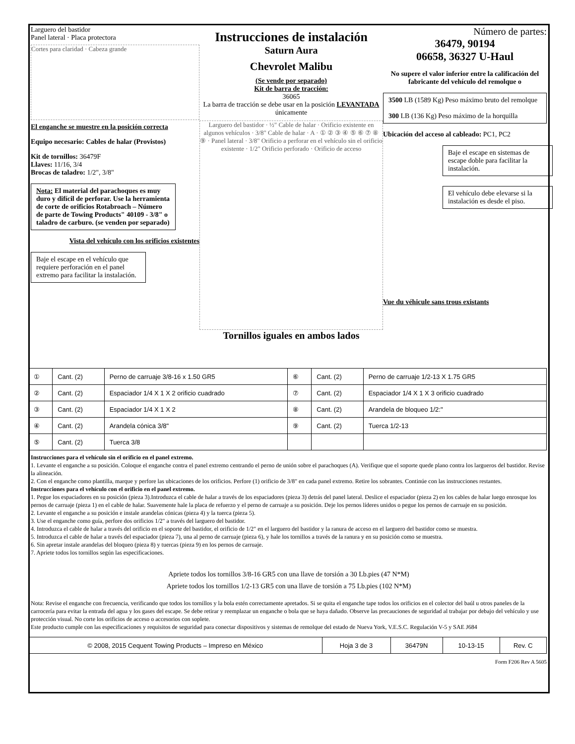Larguero del bastidor
Panel lateral · Placa protectora
Cortes para claridad · Cabeza grande
El enganche se muestre en la posición correcta
Equipo necesario: Cables de halar (Provistos)
Kit de tornillos: 36479F
Llaves: 11/16, 3/4
Brocas de taladro: 1/2", 3/8"
Nota: El material del parachoques es muy duro y difícil de perforar. Use la herramienta de corte de orificios Rotabroach – Número de parte de Towing Products" 40109 - 3/8" o taladro de carburo. (se venden por separado)
Vista del vehículo con los orificios existentes
Baje el escape en el vehículo que requiere perforación en el panel extremo para facilitar la instalación.
Instrucciones de instalación
Saturn Aura
Chevrolet Malibu
(Se vende por separado)
Kit de barra de tracción:
36065
La barra de tracción se debe usar en la posición LEVANTADA únicamente
Larguero del bastidor · ½" Cable de halar · Orificio existente en algunos vehículos · 3/8" Cable de halar · A · ① ② ③ ④ ⑤ ⑥ ⑦ ⑧ ⑨ · Panel lateral · 3/8" Orificio a perforar en el vehículo sin el orificio existente · 1/2" Orificio perforado · Orificio de acceso
Tornillos iguales en ambos lados
Número de partes:
36479, 90194
06658, 36327 U-Haul
No supere el valor inferior entre la calificación del fabricante del vehículo del remolque o
3500 LB (1589 Kg) Peso máximo bruto del remolque
300 LB (136 Kg) Peso máximo de la horquilla
Ubicación del acceso al cableado: PC1, PC2
Baje el escape en sistemas de escape doble para facilitar la instalación.
El vehículo debe elevarse si la instalación es desde el piso.
Vue du véhicule sans trous existants
| ① | Cant. (2) | Perno de carruaje 3/8-16 x 1.50 GR5 | ⑥ | Cant. (2) | Perno de carruaje 1/2-13 X 1.75 GR5 |
| ② | Cant. (2) | Espaciador 1/4 X 1 X 2 orificio cuadrado | ⑦ | Cant. (2) | Espaciador 1/4 X 1 X 3 orificio cuadrado |
| ③ | Cant. (2) | Espaciador 1/4 X 1 X 2 | ⑧ | Cant. (2) | Arandela de bloqueo 1/2:" |
| ④ | Cant. (2) | Arandela cónica 3/8" | ⑨ | Cant. (2) | Tuerca 1/2-13 |
| ⑤ | Cant. (2) | Tuerca 3/8 | | | |
Instrucciones para el vehículo sin el orificio en el panel extremo.
1. Levante el enganche a su posición. Coloque el enganche contra el panel extremo centrando el perno de unión sobre el parachoques (A). Verifique que el soporte quede plano contra los largueros del bastidor. Revise la alineación.
2. Con el enganche como plantilla, marque y perfore las ubicaciones de los orificios. Perfore (1) orificio de 3/8" en cada panel extremo. Retire los sobrantes. Continúe con las instrucciones restantes.
Instrucciones para el vehículo con el orificio en el panel extremo.
1. Pegue los espaciadores en su posición (pieza 3).Introduzca el cable de halar a través de los espaciadores (pieza 3) detrás del panel lateral. Deslice el espaciador (pieza 2) en los cables de halar luego enrosque los pernos de carruaje (pieza 1) en el cable de halar. Suavemente hale la placa de refuerzo y el perno de carruaje a su posición. Deje los pernos líderes unidos o pegue los pernos de carruaje en su posición.
2. Levante el enganche a su posición e instale arandelas cónicas (pieza 4) y la tuerca (pieza 5).
3. Use el enganche como guía, perfore dos orificios 1/2" a través del larguero del bastidor.
4. Introduzca el cable de halar a través del orificio en el soporte del bastidor, el orificio de 1/2" en el larguero del bastidor y la ranura de acceso en el larguero del bastidor como se muestra.
5. Introduzca el cable de halar a través del espaciador (pieza 7), una al perno de carruaje (pieza 6), y hale los tornillos a través de la ranura y en su posición como se muestra.
6. Sin apretar instale arandelas del bloqueo (pieza 8) y tuercas (pieza 9) en los pernos de carruaje.
7. Apriete todos los tornillos según las especificaciones.
Apriete todos los tornillos 3/8-16 GR5 con una llave de torsión a 30 Lb.pies (47 N*M)
Apriete todos los tornillos 1/2-13 GR5 con una llave de torsión a 75 Lb.pies (102 N*M)
Nota: Revise el enganche con frecuencia, verificando que todos los tornillos y la bola estén correctamente apretados. Si se quita el enganche tape todos los orificios en el colector del baúl u otros paneles de la carrocería para evitar la entrada del agua y los gases del escape. Se debe retirar y reemplazar un enganche o bola que se haya dañado. Observe las precauciones de seguridad al trabajar por debajo del vehículo y use protección visual. No corte los orificios de acceso o accesorios con soplete.
Este producto cumple con las especificaciones y requisitos de seguridad para conectar dispositivos y sistemas de remolque del estado de Nueva York, V.E.S.C. Regulación V-5 y SAE J684
| © 2008, 2015 Cequent Towing Products – Impreso en México | Hoja 3 de 3 | 36479N | 10-13-15 | Rev. C |
Form F206 Rev A 5605